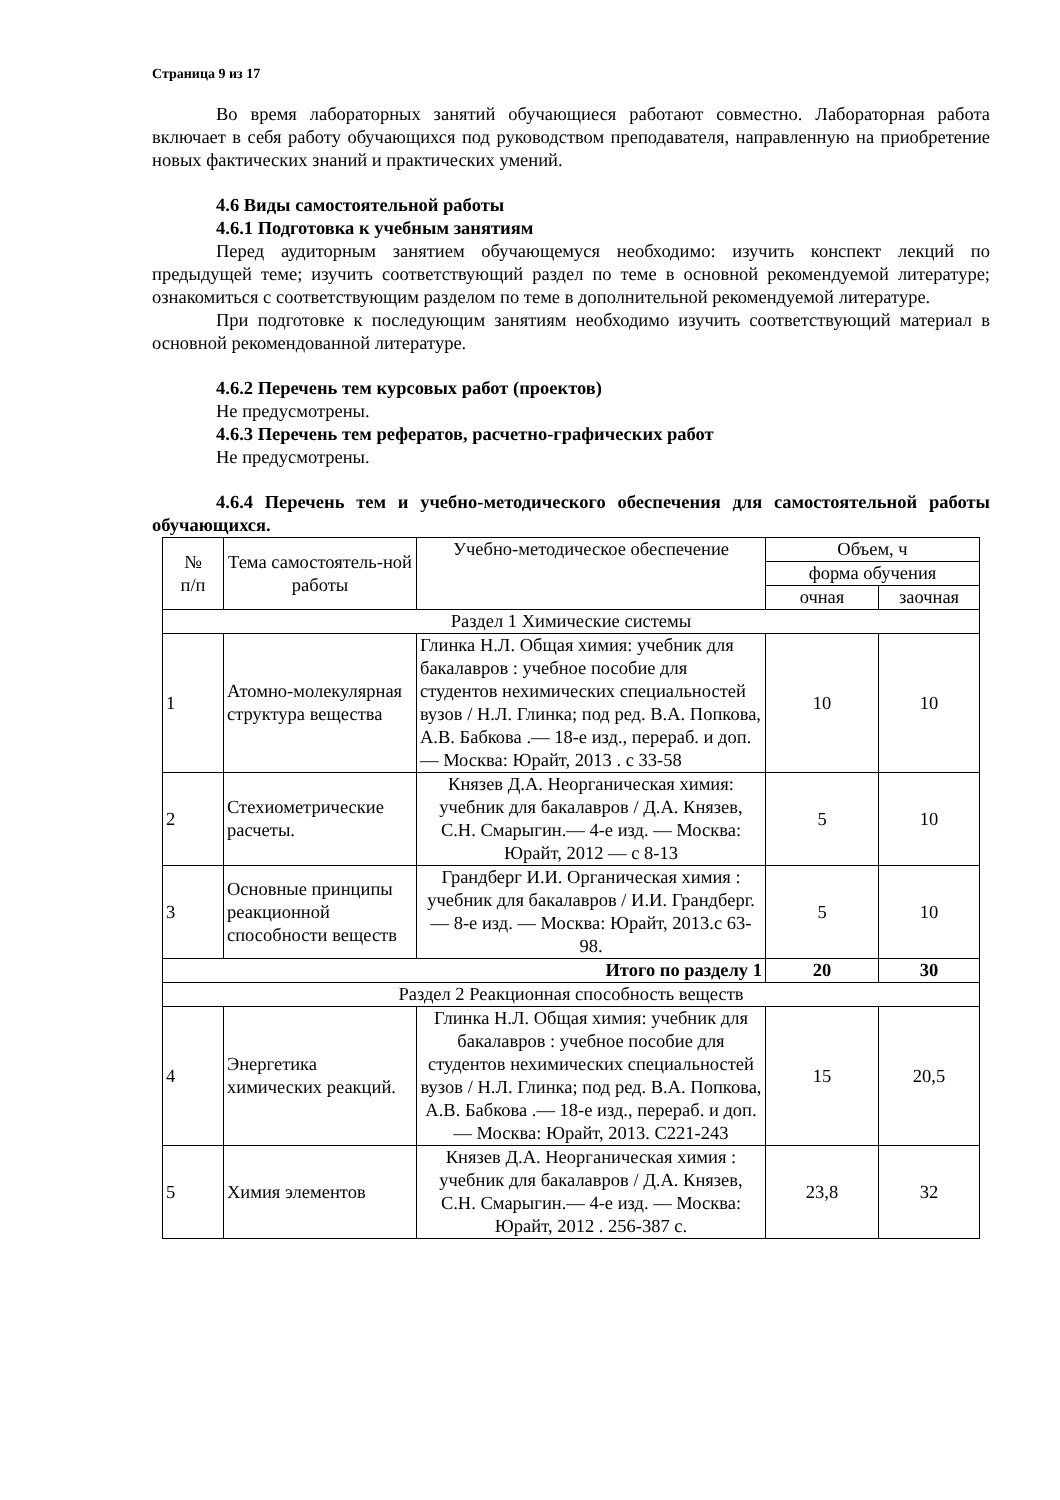Страница 9 из 17
Во время лабораторных занятий обучающиеся работают совместно. Лабораторная работа включает в себя работу обучающихся под руководством преподавателя, направленную на приобретение новых фактических знаний и практических умений.
4.6 Виды самостоятельной работы
4.6.1 Подготовка к учебным занятиям
Перед аудиторным занятием обучающемуся необходимо: изучить конспект лекций по предыдущей теме; изучить соответствующий раздел по теме в основной рекомендуемой литературе; ознакомиться с соответствующим разделом по теме в дополнительной рекомендуемой литературе.
При подготовке к последующим занятиям необходимо изучить соответствующий материал в основной рекомендованной литературе.
4.6.2 Перечень тем курсовых работ (проектов)
Не предусмотрены.
4.6.3 Перечень тем рефератов, расчетно-графических работ
Не предусмотрены.
4.6.4 Перечень тем и учебно-методического обеспечения для самостоятельной работы обучающихся.
| № п/п | Тема самостоятель-ной работы | Учебно-методическое обеспечение | Объем, ч | |
| --- | --- | --- | --- | --- |
| | | | форма обучения | |
| | | | очная | заочная |
| Раздел 1 Химические системы | | | | |
| 1 | Атомно-молекулярная структура вещества | Глинка Н.Л. Общая химия: учебник для бакалавров : учебное пособие для студентов нехимических специальностей вузов / Н.Л. Глинка; под ред. В.А. Попкова, А.В. Бабкова .— 18-е изд., перераб. и доп. — Москва: Юрайт, 2013 . с 33-58 | 10 | 10 |
| 2 | Стехиометрические расчеты. | Князев Д.А. Неорганическая химия: учебник для бакалавров / Д.А. Князев, С.Н. Смарыгин.— 4-е изд. — Москва: Юрайт, 2012 — с 8-13 | 5 | 10 |
| 3 | Основные принципы реакционной способности веществ | Грандберг И.И. Органическая химия : учебник для бакалавров / И.И. Грандберг.— 8-е изд. — Москва: Юрайт, 2013.с 63-98. | 5 | 10 |
| Итого по разделу 1 | | | 20 | 30 |
| Раздел 2 Реакционная способность веществ | | | | |
| 4 | Энергетика химических реакций. | Глинка Н.Л. Общая химия: учебник для бакалавров : учебное пособие для студентов нехимических специальностей вузов / Н.Л. Глинка; под ред. В.А. Попкова, А.В. Бабкова .— 18-е изд., перераб. и доп. — Москва: Юрайт, 2013. С221-243 | 15 | 20,5 |
| 5 | Химия элементов | Князев Д.А. Неорганическая химия : учебник для бакалавров / Д.А. Князев, С.Н. Смарыгин.— 4-е изд. — Москва: Юрайт, 2012 . 256-387 с. | 23,8 | 32 |